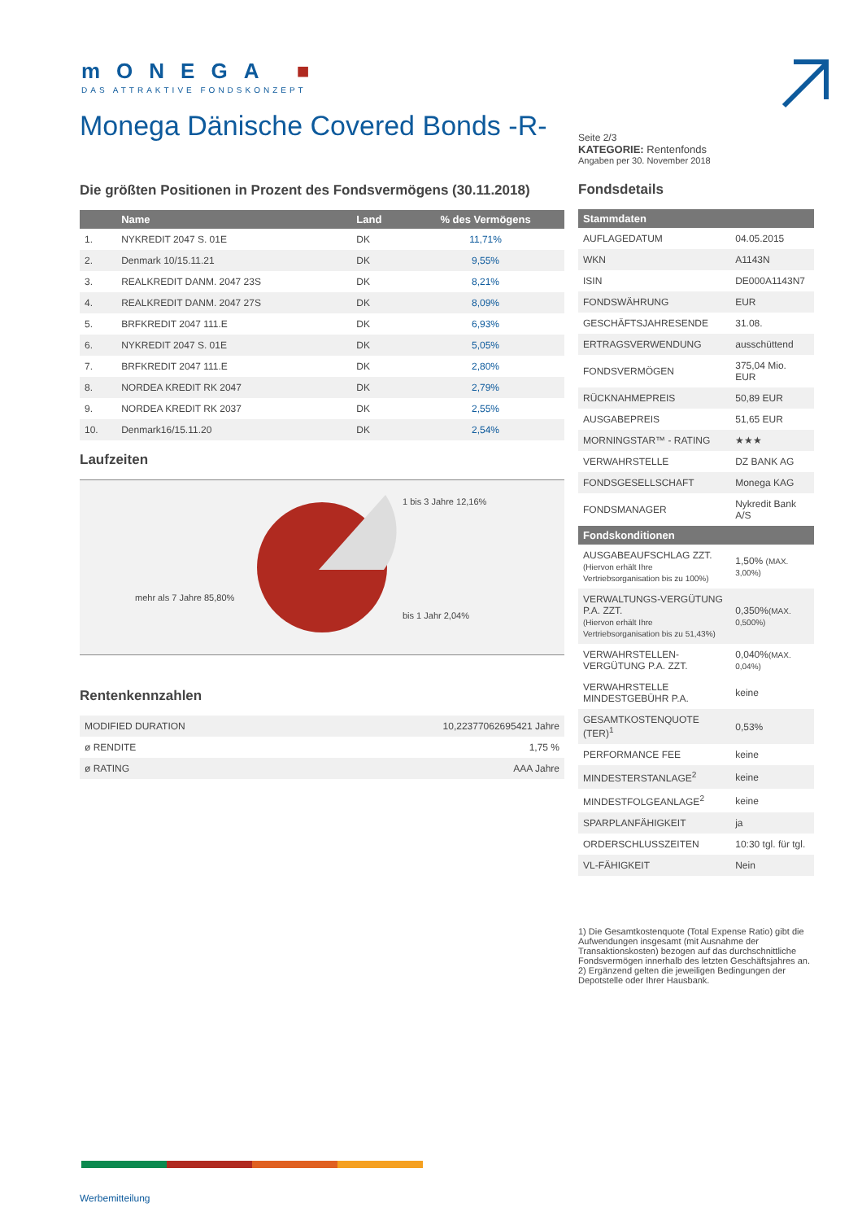mONEGA ■
DAS ATTRAKTIVE FONDSKONZEPT
Monega Dänische Covered Bonds -R-
Die größten Positionen in Prozent des Fondsvermögens (30.11.2018)
| | Name | Land | % des Vermögens |
| --- | --- | --- | --- |
| 1. | NYKREDIT 2047 S. 01E | DK | 11,71% |
| 2. | Denmark 10/15.11.21 | DK | 9,55% |
| 3. | REALKREDIT DANM. 2047 23S | DK | 8,21% |
| 4. | REALKREDIT DANM. 2047 27S | DK | 8,09% |
| 5. | BRFKREDIT 2047 111.E | DK | 6,93% |
| 6. | NYKREDIT 2047 S. 01E | DK | 5,05% |
| 7. | BRFKREDIT 2047 111.E | DK | 2,80% |
| 8. | NORDEA KREDIT RK 2047 | DK | 2,79% |
| 9. | NORDEA KREDIT RK 2037 | DK | 2,55% |
| 10. | Denmark16/15.11.20 | DK | 2,54% |
Laufzeiten
1 bis 3 Jahre 12,16%
mehr als 7 Jahre 85,80%
bis 1 Jahr 2,04%
Rentenkennzahlen
| MODIFIED DURATION | 10,22377062695421 Jahre |
| ø RENDITE | 1,75 % |
| ø RATING | AAA Jahre |
Seite 2/3
KATEGORIE: Rentenfonds
Angaben per 30. November 2018
Fondsdetails
| Stammdaten | |
| --- | --- |
| AUFLAGEDATUM | 04.05.2015 |
| WKN | A1143N |
| ISIN | DE000A1143N7 |
| FONDSWÄHRUNG | EUR |
| GESCHÄFTSJAHRESENDE | 31.08. |
| ERTRAGSVERWENDUNG | ausschüttend |
| FONDSVERMÖGEN | 375,04 Mio. EUR |
| RÜCKNAHMEPREIS | 50,89 EUR |
| AUSGABEPREIS | 51,65 EUR |
| MORNINGSTAR™ - RATING | ★★★ |
| VERWAHRSTELLE | DZ BANK AG |
| FONDSGESELLSCHAFT | Monega KAG |
| FONDSMANAGER | Nykredit Bank A/S |
| Fondskonditionen | |
| AUSGABEAUFSCHLAG ZZT. (Hiervon erhält Ihre Vertriebsorganisation bis zu 100%) | 1,50% (MAX. 3,00%) |
| VERWALTUNGS-VERGÜTUNG P.A. ZZT. (Hiervon erhält Ihre Vertriebsorganisation bis zu 51,43%) | 0,350% (MAX. 0,500%) |
| VERWAHRSTELLEN-VERGÜTUNG P.A. ZZT. | 0,040% (MAX. 0,04%) |
| VERWAHRSTELLE MINDESTGEBÜHR P.A. | keine |
| GESAMTKOSTENQUOTE (TER)<sup>1</sup> | 0,53% |
| PERFORMANCE FEE | keine |
| MINDESTERSTANLAGE<sup>2</sup> | keine |
| MINDESTFOLGEANLAGE<sup>2</sup> | keine |
| SPARPLANFÄHIGKEIT | ja |
| ORDERSCHLUSSZEITEN | 10:30 tgl. für tgl. |
| VL-FÄHIGKEIT | Nein |
1) Die Gesamtkostenquote (Total Expense Ratio) gibt die Aufwendungen insgesamt (mit Ausnahme der Transaktionskosten) bezogen auf das durchschnittliche Fondsvermögen innerhalb des letzten Geschäftsjahres an.
2) Ergänzend gelten die jeweiligen Bedingungen der Depotstelle oder Ihrer Hausbank.
Werbemitteilung